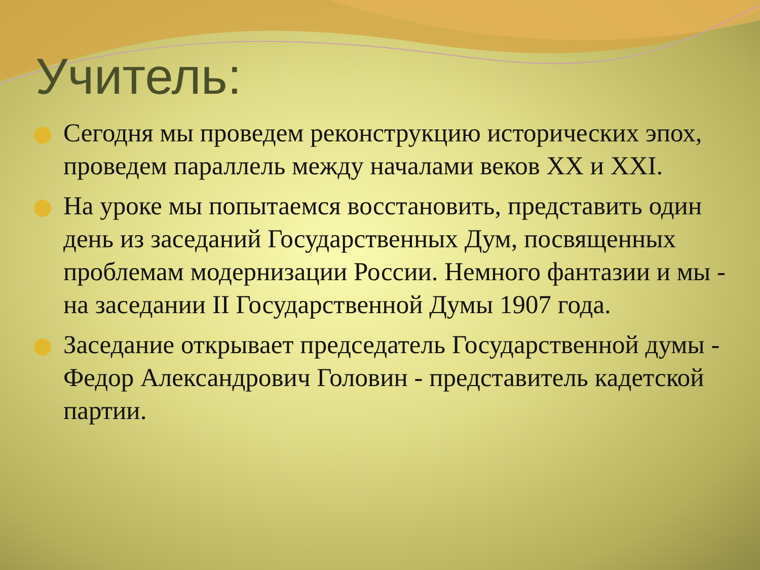Учитель:
Сегодня мы проведем реконструкцию исторических эпох, проведем параллель между началами веков XX и XXI.
На уроке мы попытаемся восстановить, представить один день из заседаний Государственных Дум, посвященных проблемам модернизации России. Немного фантазии и мы - на заседании II Государственной Думы 1907 года.
Заседание открывает председатель Государственной думы - Федор Александрович Головин - представитель кадетской партии.